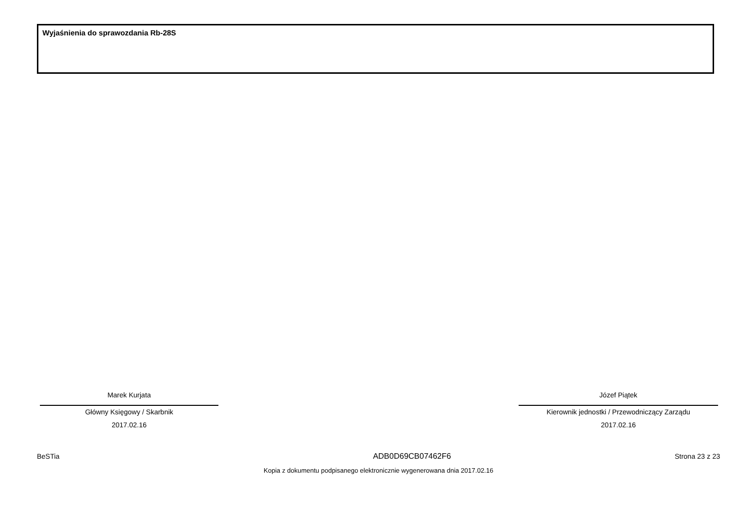Wyjaśnienia do sprawozdania Rb-28S
Marek Kurjata
Główny Księgowy / Skarbnik
2017.02.16
Józef Piątek
Kierownik jednostki / Przewodniczący Zarządu
2017.02.16
BeSTia ADB0D69CB07462F6 Strona 23 z 23
Kopia z dokumentu podpisanego elektronicznie wygenerowana dnia 2017.02.16